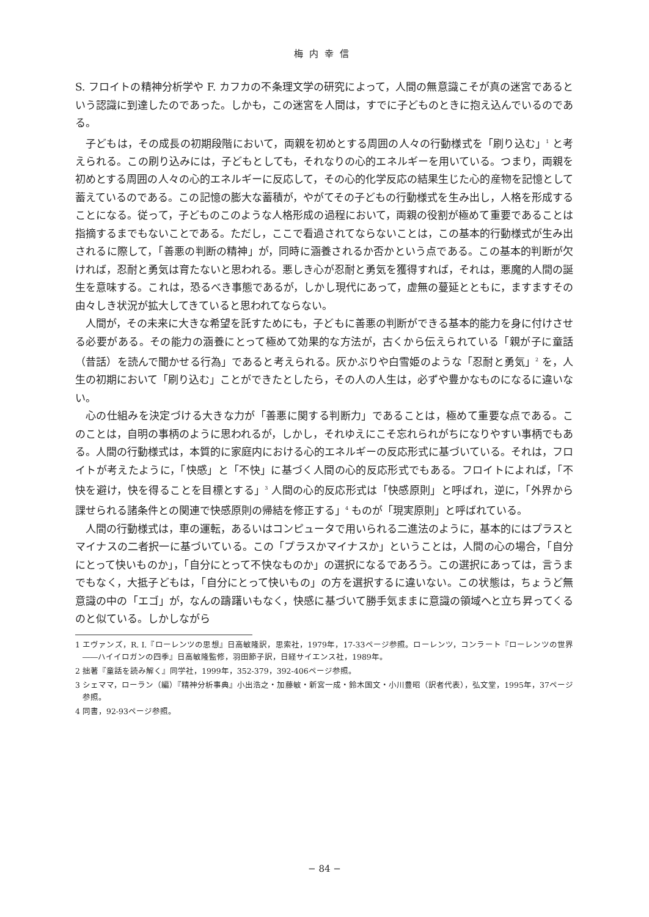梅内幸信
S. フロイトの精神分析学や F. カフカの不条理文学の研究によって，人間の無意識こそが真の迷宮であるという認識に到達したのであった。しかも，この迷宮を人間は，すでに子どものときに抱え込んでいるのである。
子どもは，その成長の初期段階において，両親を初めとする周囲の人々の行動様式を「刷り込む」<sup>1</sup> と考えられる。この刷り込みには，子どもとしても，それなりの心的エネルギーを用いている。つまり，両親を初めとする周囲の人々の心的エネルギーに反応して，その心的化学反応の結果生じた心的産物を記憶として蓄えているのである。この記憶の膨大な蓄積が，やがてその子どもの行動様式を生み出し，人格を形成することになる。従って，子どものこのような人格形成の過程において，両親の役割が極めて重要であることは指摘するまでもないことである。ただし，ここで看過されてならないことは，この基本的行動様式が生み出されるに際して，「善悪の判断の精神」が，同時に涵養されるか否かという点である。この基本的判断が欠ければ，忍耐と勇気は育たないと思われる。悪しき心が忍耐と勇気を獲得すれば，それは，悪魔的人間の誕生を意味する。これは，恐るべき事態であるが，しかし現代にあって，虚無の蔓延とともに，ますますその由々しき状況が拡大してきていると思われてならない。
人間が，その未来に大きな希望を託すためにも，子どもに善悪の判断ができる基本的能力を身に付けさせる必要がある。その能力の涵養にとって極めて効果的な方法が，古くから伝えられている「親が子に童話（昔話）を読んで聞かせる行為」であると考えられる。灰かぶりや白雪姫のような「忍耐と勇気」<sup>2</sup> を，人生の初期において「刷り込む」ことができたとしたら，その人の人生は，必ずや豊かなものになるに違いない。
心の仕組みを決定づける大きな力が「善悪に関する判断力」であることは，極めて重要な点である。このことは，自明の事柄のように思われるが，しかし，それゆえにこそ忘れられがちになりやすい事柄でもある。人間の行動様式は，本質的に家庭内における心的エネルギーの反応形式に基づいている。それは，フロイトが考えたように，「快感」と「不快」に基づく人間の心的反応形式でもある。フロイトによれば，「不快を避け，快を得ることを目標とする」<sup>3</sup> 人間の心的反応形式は「快感原則」と呼ばれ，逆に，「外界から課せられる諸条件との関連で快感原則の帰結を修正する」<sup>4</sup> ものが「現実原則」と呼ばれている。
人間の行動様式は，車の運転，あるいはコンピュータで用いられる二進法のように，基本的にはプラスとマイナスの二者択一に基づいている。この「プラスかマイナスか」ということは，人間の心の場合，「自分にとって快いものか」，「自分にとって不快なものか」の選択になるであろう。この選択にあっては，言うまでもなく，大抵子どもは，「自分にとって快いもの」の方を選択するに違いない。この状態は，ちょうど無意識の中の「エゴ」が，なんの躊躇いもなく，快感に基づいて勝手気ままに意識の領域へと立ち昇ってくるのと似ている。しかしながら
1 エヴァンズ，R. I.『ローレンツの思想』日高敏隆訳，思索社，1979年，17-33ページ参照。ローレンツ，コンラート『ローレンツの世界――ハイイロガンの四季』日高敏隆監修，羽田節子訳，日経サイエンス社，1989年。
2 拙著『童話を読み解く』同学社，1999年，352-379，392-406ページ参照。
3 シェママ，ローラン（編）『精神分析事典』小出浩之・加藤敏・新宮一成・鈴木国文・小川豊昭（訳者代表），弘文堂，1995年，37ページ参照。
4 同書，92-93ページ参照。
− 84 −